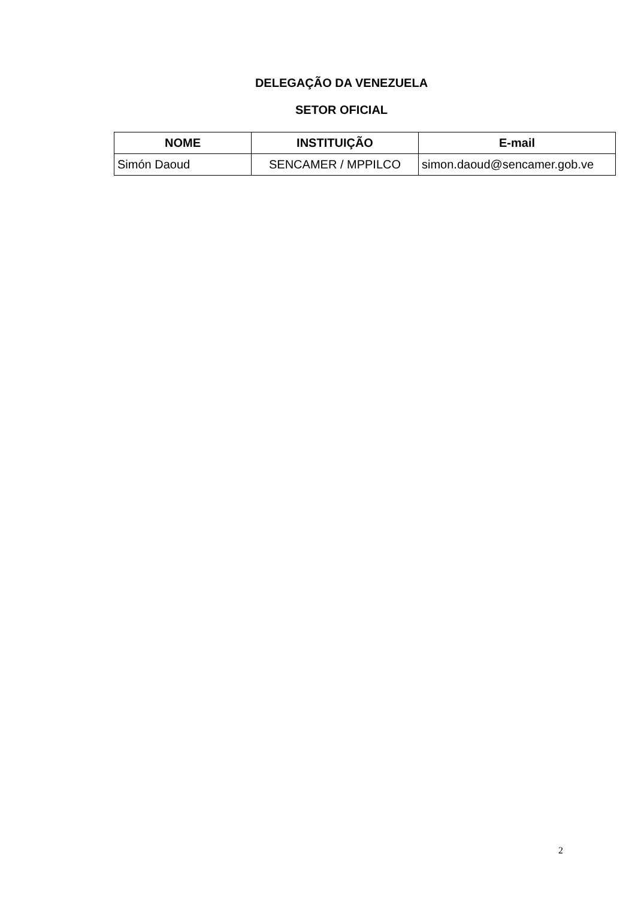DELEGAÇÃO DA VENEZUELA
SETOR OFICIAL
| NOME | INSTITUIÇÃO | E-mail |
| --- | --- | --- |
| Simón Daoud | SENCAMER / MPPILCO | simon.daoud@sencamer.gob.ve |
2